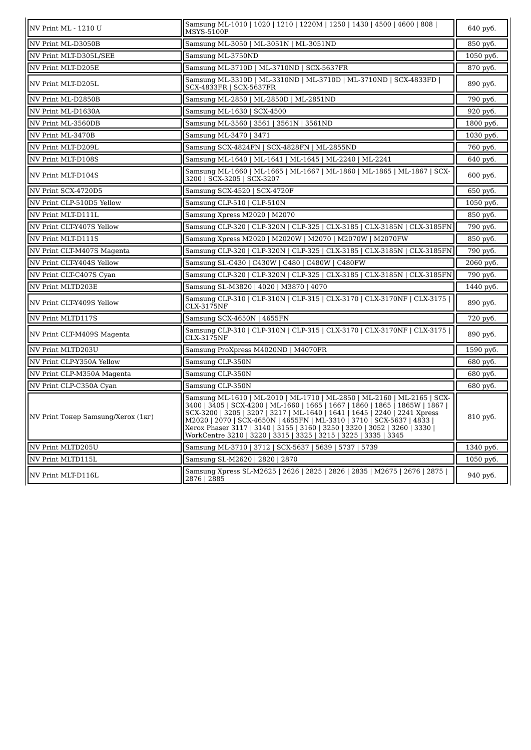| NV Print ML - 1210 U | Samsung ML-1010 / 1020 / 1210 / 1220M / 1250 / 1430 / 4500 / 4600 / 808 / MSYS-5100P | 640 руб. |
| NV Print ML-D3050B | Samsung ML-3050 / ML-3051N / ML-3051ND | 850 руб. |
| NV Print MLT-D305L/SEE | Samsung ML-3750ND | 1050 руб. |
| NV Print MLT-D205E | Samsung ML-3710D / ML-3710ND / SCX-5637FR | 870 руб. |
| NV Print MLT-D205L | Samsung ML-3310D / ML-3310ND / ML-3710D / ML-3710ND / SCX-4833FD / SCX-4833FR / SCX-5637FR | 890 руб. |
| NV Print ML-D2850B | Samsung ML-2850 / ML-2850D / ML-2851ND | 790 руб. |
| NV Print ML-D1630A | Samsung ML-1630 / SCX-4500 | 920 руб. |
| NV Print ML-3560DB | Samsung ML-3560 / 3561 / 3561N / 3561ND | 1800 руб. |
| NV Print ML-3470B | Samsung ML-3470 / 3471 | 1030 руб. |
| NV Print MLT-D209L | Samsung SCX-4824FN / SCX-4828FN / ML-2855ND | 760 руб. |
| NV Print MLT-D108S | Samsung ML-1640 / ML-1641 / ML-1645 / ML-2240 / ML-2241 | 640 руб. |
| NV Print MLT-D104S | Samsung ML-1660 / ML-1665 / ML-1667 / ML-1860 / ML-1865 / ML-1867 / SCX-3200 / SCX-3205 / SCX-3207 | 600 руб. |
| NV Print SCX-4720D5 | Samsung SCX-4520 / SCX-4720F | 650 руб. |
| NV Print CLP-510D5 Yellow | Samsung CLP-510 / CLP-510N | 1050 руб. |
| NV Print MLT-D111L | Samsung Xpress M2020 / M2070 | 850 руб. |
| NV Print CLT-Y407S Yellow | Samsung CLP-320 / CLP-320N / CLP-325 / CLX-3185 / CLX-3185N / CLX-3185FN | 790 руб. |
| NV Print MLT-D111S | Samsung Xpress M2020 / M2020W / M2070 / M2070W / M2070FW | 850 руб. |
| NV Print CLT-M407S Magenta | Samsung CLP-320 / CLP-320N / CLP-325 / CLX-3185 / CLX-3185N / CLX-3185FN | 790 руб. |
| NV Print CLT-Y404S Yellow | Samsung SL-C430 / C430W / C480 / C480W / C480FW | 2060 руб. |
| NV Print CLT-C407S Cyan | Samsung CLP-320 / CLP-320N / CLP-325 / CLX-3185 / CLX-3185N / CLX-3185FN | 790 руб. |
| NV Print MLTD203E | Samsung SL-M3820 / 4020 / M3870 / 4070 | 1440 руб. |
| NV Print CLT-Y409S Yellow | Samsung CLP-310 / CLP-310N / CLP-315 / CLX-3170 / CLX-3170NF / CLX-3175 / CLX-3175NF | 890 руб. |
| NV Print MLTD117S | Samsung SCX-4650N / 4655FN | 720 руб. |
| NV Print CLT-M409S Magenta | Samsung CLP-310 / CLP-310N / CLP-315 / CLX-3170 / CLX-3170NF / CLX-3175 / CLX-3175NF | 890 руб. |
| NV Print MLTD203U | Samsung ProXpress M4020ND / M4070FR | 1590 руб. |
| NV Print CLP-Y350A Yellow | Samsung CLP-350N | 680 руб. |
| NV Print CLP-M350A Magenta | Samsung CLP-350N | 680 руб. |
| NV Print CLP-C350A Cyan | Samsung CLP-350N | 680 руб. |
| NV Print Тонер Samsung/Xerox (1кг) | Samsung ML-1610 / ML-2010 / ML-1710 / ML-2850 / ML-2160 / ML-2165 / SCX-3400 / 3405 / SCX-4200 / ML-1660 / 1665 / 1667 / 1860 / 1865 / 1865W / 1867 / SCX-3200 / 3205 / 3207 / 3217 / ML-1640 / 1641 / 1645 / 2240 / 2241 Xpress M2020 / 2070 / SCX-4650N / 4655FN / ML-3310 / 3710 / SCX-5637 / 4833 / Xerox Phaser 3117 / 3140 / 3155 / 3160 / 3250 / 3320 / 3052 / 3260 / 3330 / WorkCentre 3210 / 3220 / 3315 / 3325 / 3215 / 3225 / 3335 / 3345 | 810 руб. |
| NV Print MLTD205U | Samsung ML-3710 / 3712 / SCX-5637 / 5639 / 5737 / 5739 | 1340 руб. |
| NV Print MLTD115L | Samsung SL-M2620 / 2820 / 2870 | 1050 руб. |
| NV Print MLT-D116L | Samsung Xpress SL-M2625 / 2626 / 2825 / 2826 / 2835 / M2675 / 2676 / 2875 / 2876 / 2885 | 940 руб. |